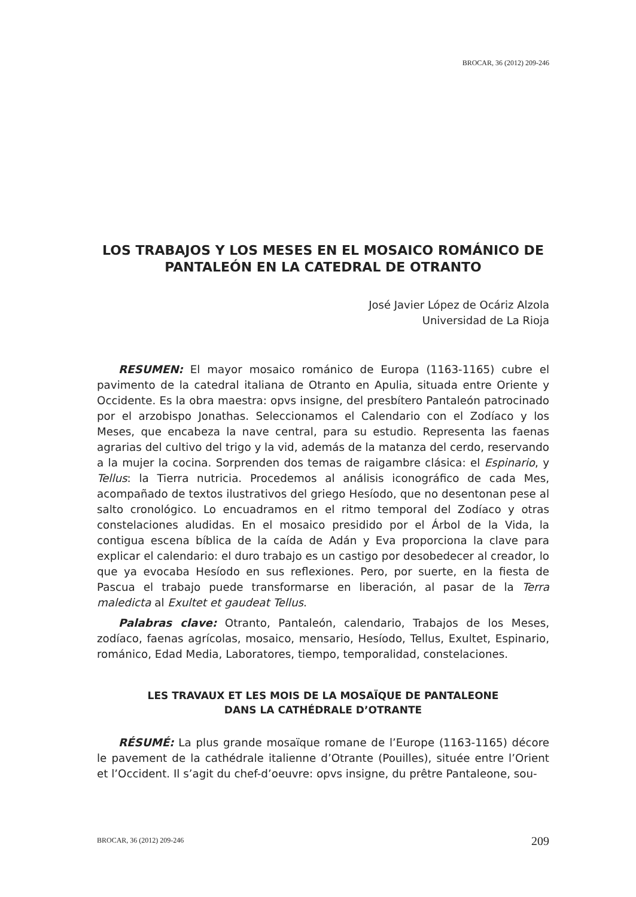BROCAR, 36 (2012) 209-246
LOS TRABAJOS Y LOS MESES EN EL MOSAICO ROMÁNICO DE PANTALEÓN EN LA CATEDRAL DE OTRANTO
José Javier López de Ocáriz Alzola
Universidad de La Rioja
RESUMEN: El mayor mosaico románico de Europa (1163-1165) cubre el pavimento de la catedral italiana de Otranto en Apulia, situada entre Oriente y Occidente. Es la obra maestra: opvs insigne, del presbítero Pantaleón patrocinado por el arzobispo Jonathas. Seleccionamos el Calendario con el Zodíaco y los Meses, que encabeza la nave central, para su estudio. Representa las faenas agrarias del cultivo del trigo y la vid, además de la matanza del cerdo, reservando a la mujer la cocina. Sorprenden dos temas de raigambre clásica: el Espinario, y Tellus: la Tierra nutricia. Procedemos al análisis iconográfico de cada Mes, acompañado de textos ilustrativos del griego Hesíodo, que no desentonan pese al salto cronológico. Lo encuadramos en el ritmo temporal del Zodíaco y otras constelaciones aludidas. En el mosaico presidido por el Árbol de la Vida, la contigua escena bíblica de la caída de Adán y Eva proporciona la clave para explicar el calendario: el duro trabajo es un castigo por desobedecer al creador, lo que ya evocaba Hesíodo en sus reflexiones. Pero, por suerte, en la fiesta de Pascua el trabajo puede transformarse en liberación, al pasar de la Terra maledicta al Exultet et gaudeat Tellus.
Palabras clave: Otranto, Pantaleón, calendario, Trabajos de los Meses, zodíaco, faenas agrícolas, mosaico, mensario, Hesíodo, Tellus, Exultet, Espinario, románico, Edad Media, Laboratores, tiempo, temporalidad, constelaciones.
LES TRAVAUX ET LES MOIS DE LA MOSAÏQUE DE PANTALEONE
DANS LA CATHÉDRALE D’OTRANTE
RÉSUMÉ: La plus grande mosaïque romane de l’Europe (1163-1165) décore le pavement de la cathédrale italienne d’Otrante (Pouilles), située entre l’Orient et l’Occident. Il s’agit du chef-d’oeuvre: opvs insigne, du prêtre Pantaleone, sou-
BROCAR, 36 (2012) 209-246 209